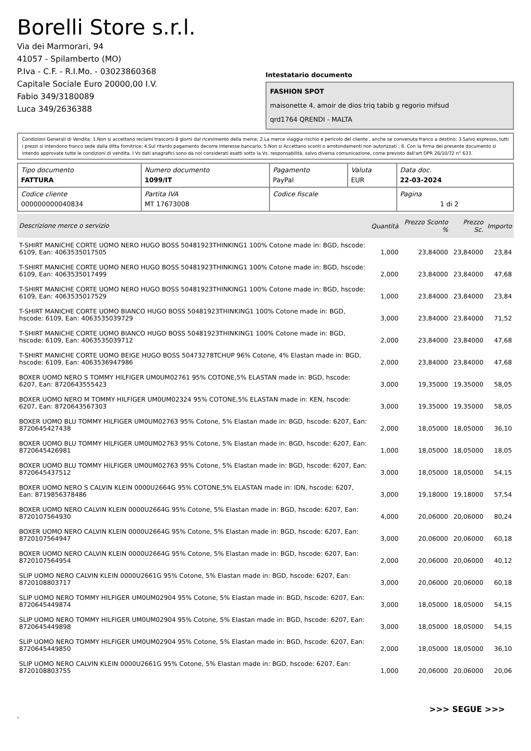Borelli Store s.r.l.
Via dei Marmorari, 94
41057 - Spilamberto (MO)
P.Iva - C.F. - R.I.Mo. - 03023860368
Capitale Sociale Euro 20000,00 I.V.
Fabio 349/3180089
Luca 349/2636388
Intestatario documento
FASHION SPOT
maisonette 4, amoir de dios triq tabib g regorio mifsud
qrd1764 QRENDI - MALTA
Condizioni Generali di Vendita: 1.Non si accettano reclami trascorsi 8 giorni dal ricevimento della merce; 2.La merce viaggia rischio e pericolo del cliente , anche se convenuta franco a destino; 3.Salvo espresso, tutti i prezzi si intendono franco sede dalla ditta fornitrice; 4.Sul ritardo pagamento decorre interesse bancario; 5.Non si Accettano sconti o arrotondamenti non autorizzati ; 6. Con la firma del presente documento si intendo approvate tutte le condizioni di vendita. I Vs dati anagrafici sono da noi considerati esatti sotto la Vs. responsabilità, salvo diversa comunicazione, come previsto dall'art DPR 26/10/72 n° 633.
| Tipo documento FATTURA | Numero documento 1099/IT | Pagamento PayPal | Valuta EUR | Data doc. 22-03-2024 |
| Codice cliente 000000000040834 | Partita IVA MT 17673008 | Codice fiscale | | Pagina 1 di 2 |
| Descrizione merce o servizio | Quantità | Prezzo Sconto % | Prezzo Sc. | Importo |
| --- | --- | --- | --- | --- |
| T-SHIRT MANICHE CORTE UOMO NERO HUGO BOSS 50481923THINKING1 100% Cotone made in: BGD, hscode: 6109, Ean: 4063535017505 | 1,000 | 23,84000 | 23,84000 | 23,84 |
| T-SHIRT MANICHE CORTE UOMO NERO HUGO BOSS 50481923THINKING1 100% Cotone made in: BGD, hscode: 6109, Ean: 4063535017499 | 2,000 | 23,84000 | 23,84000 | 47,68 |
| T-SHIRT MANICHE CORTE UOMO NERO HUGO BOSS 50481923THINKING1 100% Cotone made in: BGD, hscode: 6109, Ean: 4063535017529 | 1,000 | 23,84000 | 23,84000 | 23,84 |
| T-SHIRT MANICHE CORTE UOMO BIANCO HUGO BOSS 50481923THINKING1 100% Cotone made in: BGD, hscode: 6109, Ean: 4063535039729 | 3,000 | 23,84000 | 23,84000 | 71,52 |
| T-SHIRT MANICHE CORTE UOMO BIANCO HUGO BOSS 50481923THINKING1 100% Cotone made in: BGD, hscode: 6109, Ean: 4063535039712 | 2,000 | 23,84000 | 23,84000 | 47,68 |
| T-SHIRT MANICHE CORTE UOMO BEIGE HUGO BOSS 50473278TCHUP 96% Cotone, 4% Elastan made in: BGD, hscode: 6109, Ean: 4063536947986 | 2,000 | 23,84000 | 23,84000 | 47,68 |
| BOXER UOMO NERO S TOMMY HILFIGER UM0UM02761 95% COTONE,5% ELASTAN made in: BGD, hscode: 6207, Ean: 8720643555423 | 3,000 | 19,35000 | 19,35000 | 58,05 |
| BOXER UOMO NERO M TOMMY HILFIGER UM0UM02324 95% COTONE,5% ELASTAN made in: KEN, hscode: 6207, Ean: 8720643567303 | 3,000 | 19,35000 | 19,35000 | 58,05 |
| BOXER UOMO BLU TOMMY HILFIGER UM0UM02763 95% Cotone, 5% Elastan made in: BGD, hscode: 6207, Ean: 8720645427438 | 2,000 | 18,05000 | 18,05000 | 36,10 |
| BOXER UOMO BLU TOMMY HILFIGER UM0UM02763 95% Cotone, 5% Elastan made in: BGD, hscode: 6207, Ean: 8720645426981 | 1,000 | 18,05000 | 18,05000 | 18,05 |
| BOXER UOMO BLU TOMMY HILFIGER UM0UM02763 95% Cotone, 5% Elastan made in: BGD, hscode: 6207, Ean: 8720645437512 | 3,000 | 18,05000 | 18,05000 | 54,15 |
| BOXER UOMO NERO S CALVIN KLEIN 0000U2664G 95% COTONE,5% ELASTAN made in: IDN, hscode: 6207, Ean: 8719856378486 | 3,000 | 19,18000 | 19,18000 | 57,54 |
| BOXER UOMO NERO CALVIN KLEIN 0000U2664G 95% Cotone, 5% Elastan made in: BGD, hscode: 6207, Ean: 8720107564930 | 4,000 | 20,06000 | 20,06000 | 80,24 |
| BOXER UOMO NERO CALVIN KLEIN 0000U2664G 95% Cotone, 5% Elastan made in: BGD, hscode: 6207, Ean: 8720107564947 | 3,000 | 20,06000 | 20,06000 | 60,18 |
| BOXER UOMO NERO CALVIN KLEIN 0000U2664G 95% Cotone, 5% Elastan made in: BGD, hscode: 6207, Ean: 8720107564954 | 2,000 | 20,06000 | 20,06000 | 40,12 |
| SLIP UOMO NERO CALVIN KLEIN 0000U2661G 95% Cotone, 5% Elastan made in: BGD, hscode: 6207, Ean: 8720108803717 | 3,000 | 20,06000 | 20,06000 | 60,18 |
| SLIP UOMO NERO TOMMY HILFIGER UM0UM02904 95% Cotone, 5% Elastan made in: BGD, hscode: 6207, Ean: 8720645449874 | 3,000 | 18,05000 | 18,05000 | 54,15 |
| SLIP UOMO NERO TOMMY HILFIGER UM0UM02904 95% Cotone, 5% Elastan made in: BGD, hscode: 6207, Ean: 8720645449898 | 3,000 | 18,05000 | 18,05000 | 54,15 |
| SLIP UOMO NERO TOMMY HILFIGER UM0UM02904 95% Cotone, 5% Elastan made in: BGD, hscode: 6207, Ean: 8720645449850 | 2,000 | 18,05000 | 18,05000 | 36,10 |
| SLIP UOMO NERO CALVIN KLEIN 0000U2661G 95% Cotone, 5% Elastan made in: BGD, hscode: 6207, Ean: 8720108803755 | 1,000 | 20,06000 | 20,06000 | 20,06 |
>>> SEGUE >>>
-